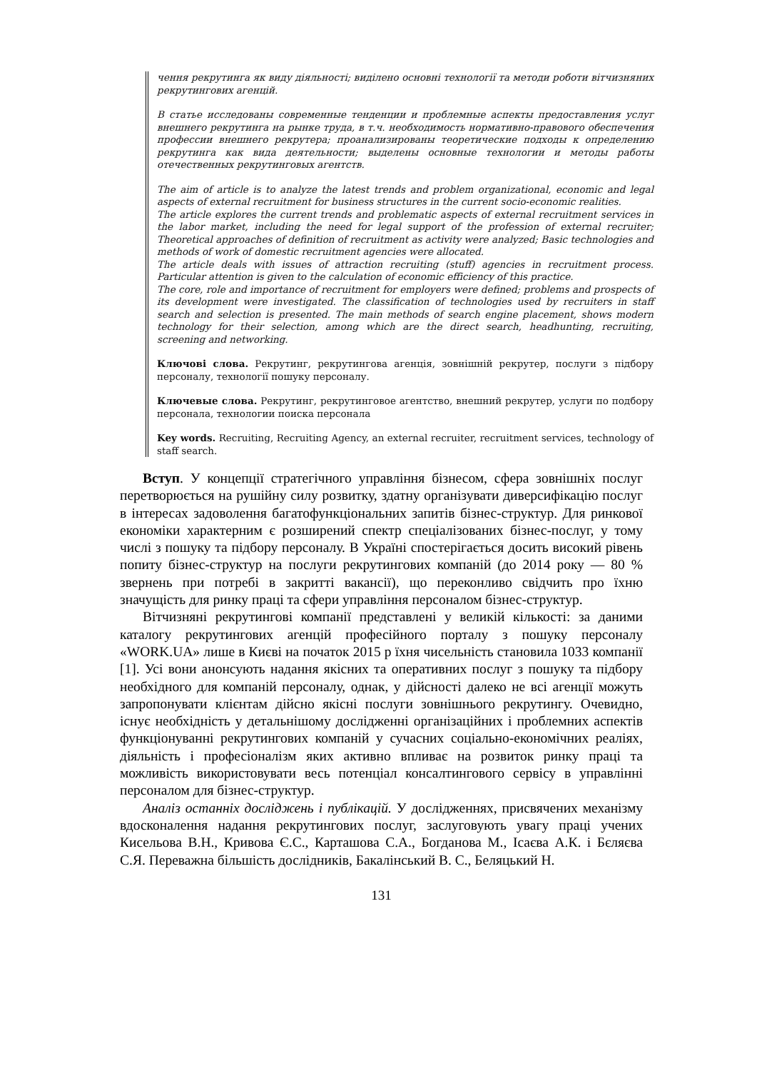чення рекрутинга як виду діяльності; виділено основні технології та методи роботи вітчизняних рекрутингових агенцій.
В статье исследованы современные тенденции и проблемные аспекты предоставления услуг внешнего рекрутинга на рынке труда, в т.ч. необходимость нормативно-правового обеспечения профессии внешнего рекрутера; проанализированы теоретические подходы к определению рекрутинга как вида деятельности; выделены основные технологии и методы работы отечественных рекрутинговых агентств.
The aim of article is to analyze the latest trends and problem organizational, economic and legal aspects of external recruitment for business structures in the current socio-economic realities.
The article explores the current trends and problematic aspects of external recruitment services in the labor market, including the need for legal support of the profession of external recruiter; Theoretical approaches of definition of recruitment as activity were analyzed; Basic technologies and methods of work of domestic recruitment agencies were allocated.
The article deals with issues of attraction recruiting (stuff) agencies in recruitment process. Particular attention is given to the calculation of economic efficiency of this practice.
The core, role and importance of recruitment for employers were defined; problems and prospects of its development were investigated. The classification of technologies used by recruiters in staff search and selection is presented. The main methods of search engine placement, shows modern technology for their selection, among which are the direct search, headhunting, recruiting, screening and networking.
Ключові слова. Рекрутинг, рекрутингова агенція, зовнішній рекрутер, послуги з підбору персоналу, технології пошуку персоналу.
Ключевые слова. Рекрутинг, рекрутинговое агентство, внешний рекрутер, услуги по подбору персонала, технологии поиска персонала
Key words. Recruiting, Recruiting Agency, an external recruiter, recruitment services, technology of staff search.
Вступ. У концепції стратегічного управління бізнесом, сфера зовнішніх послуг перетворюється на рушійну силу розвитку, здатну організувати диверсифікацію послуг в інтересах задоволення багатофункціональних запитів бізнес-структур. Для ринкової економіки характерним є розширений спектр спеціалізованих бізнес-послуг, у тому числі з пошуку та підбору персоналу. В Україні спостерігається досить високий рівень попиту бізнес-структур на послуги рекрутингових компаній (до 2014 року — 80 % звернень при потребі в закритті вакансії), що переконливо свідчить про їхню значущість для ринку праці та сфери управління персоналом бізнес-структур.
Вітчизняні рекрутингові компанії представлені у великій кількості: за даними каталогу рекрутингових агенцій професійного порталу з пошуку персоналу «WORK.UA» лише в Києві на початок 2015 р їхня чисельність становила 1033 компанії [1]. Усі вони анонсують надання якісних та оперативних послуг з пошуку та підбору необхідного для компаній персоналу, однак, у дійсності далеко не всі агенції можуть запропонувати клієнтам дійсно якісні послуги зовнішнього рекрутингу. Очевидно, існує необхідність у детальнішому дослідженні організаційних і проблемних аспектів функціонуванні рекрутингових компаній у сучасних соціально-економічних реаліях, діяльність і професіоналізм яких активно впливає на розвиток ринку праці та можливість використовувати весь потенціал консалтингового сервісу в управлінні персоналом для бізнес-структур.
Аналіз останніх досліджень і публікацій. У дослідженнях, присвячених механізму вдосконалення надання рекрутингових послуг, заслуговують увагу праці учених Кисельова В.Н., Кривова Є.С., Карташова С.А., Богданова М., Ісаєва А.К. і Бєляєва С.Я. Переважна більшість дослідників, Бакалінський В. С., Беляцький Н.
131